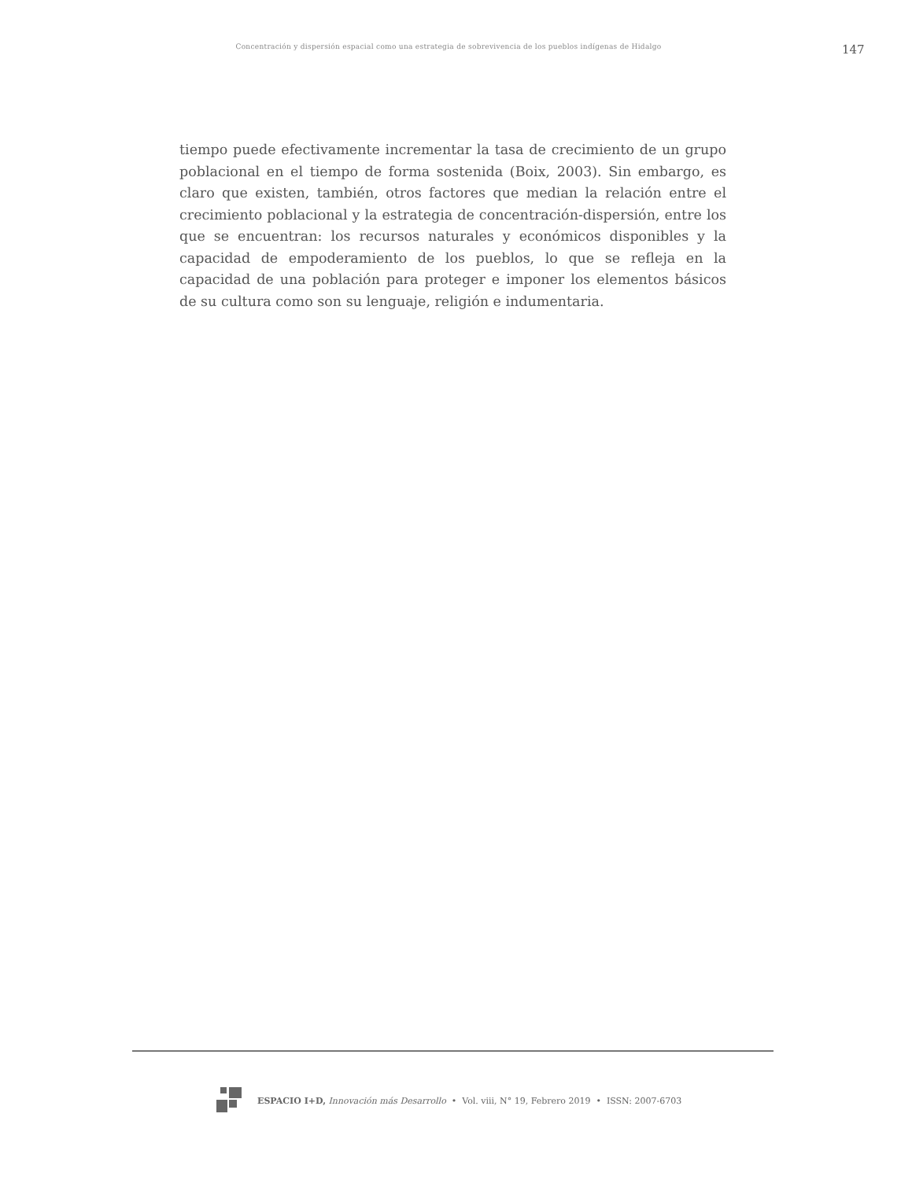Concentración y dispersión espacial como una estrategia de sobrevivencia de los pueblos indígenas de Hidalgo
147
tiempo puede efectivamente incrementar la tasa de crecimiento de un grupo poblacional en el tiempo de forma sostenida (Boix, 2003). Sin embargo, es claro que existen, también, otros factores que median la relación entre el crecimiento poblacional y la estrategia de concentración-dispersión, entre los que se encuentran: los recursos naturales y económicos disponibles y la capacidad de empoderamiento de los pueblos, lo que se refleja en la capacidad de una población para proteger e imponer los elementos básicos de su cultura como son su lenguaje, religión e indumentaria.
ESPACIO I+D, Innovación más Desarrollo • Vol. viii, N° 19, Febrero 2019 • ISSN: 2007-6703